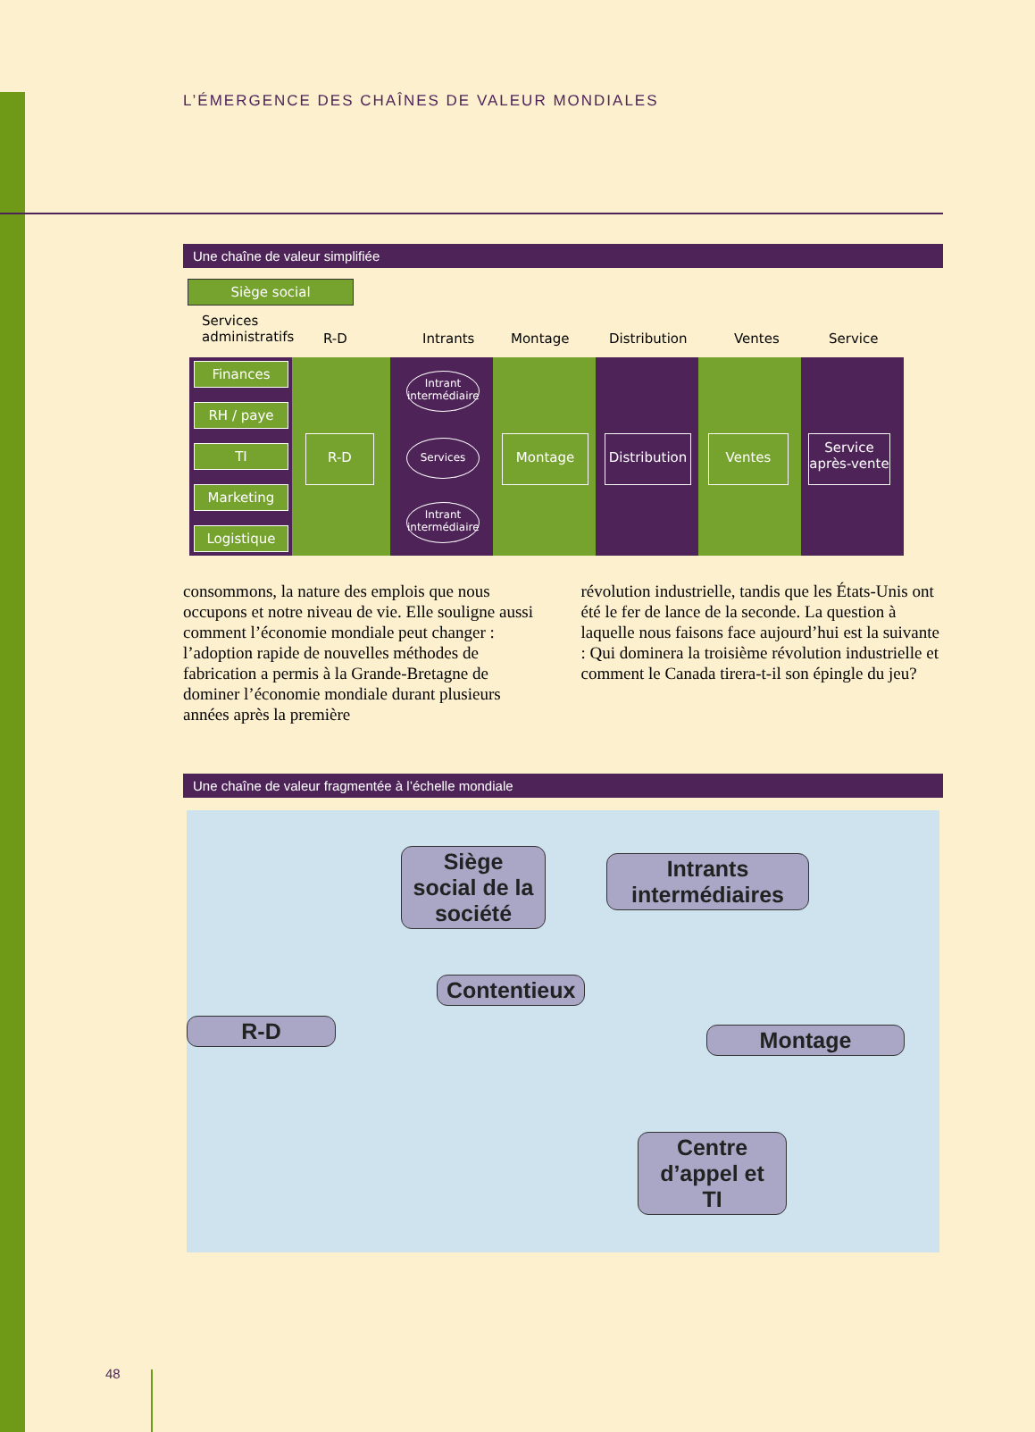L’ÉMERGENCE DES CHAÎNES DE VALEUR MONDIALES
Une chaîne de valeur simplifiée
Siège social
Services
administratifs
R-D Intrants Montage Distribution Ventes Service
Finances
RH / paye
TI
Marketing
Logistique
R-D
Intrant intermédiaire
Services
Intrant intermédiaire
Montage
Distribution
Ventes
Service après-vente
consommons, la nature des emplois que nous occupons et notre niveau de vie. Elle souligne aussi comment l’économie mondiale peut changer : l’adoption rapide de nouvelles méthodes de fabrication a permis à la Grande-Bretagne de dominer l’économie mondiale durant plusieurs années après la première
révolution industrielle, tandis que les États-Unis ont été le fer de lance de la seconde. La question à laquelle nous faisons face aujourd’hui est la suivante : Qui dominera la troisième révolution industrielle et comment le Canada tirera-t-il son épingle du jeu?
Une chaîne de valeur fragmentée à l’échelle mondiale
Siège social de la société
Intrants intermédiaires
Contentieux
R-D Montage
Centre d’appel et TI
48